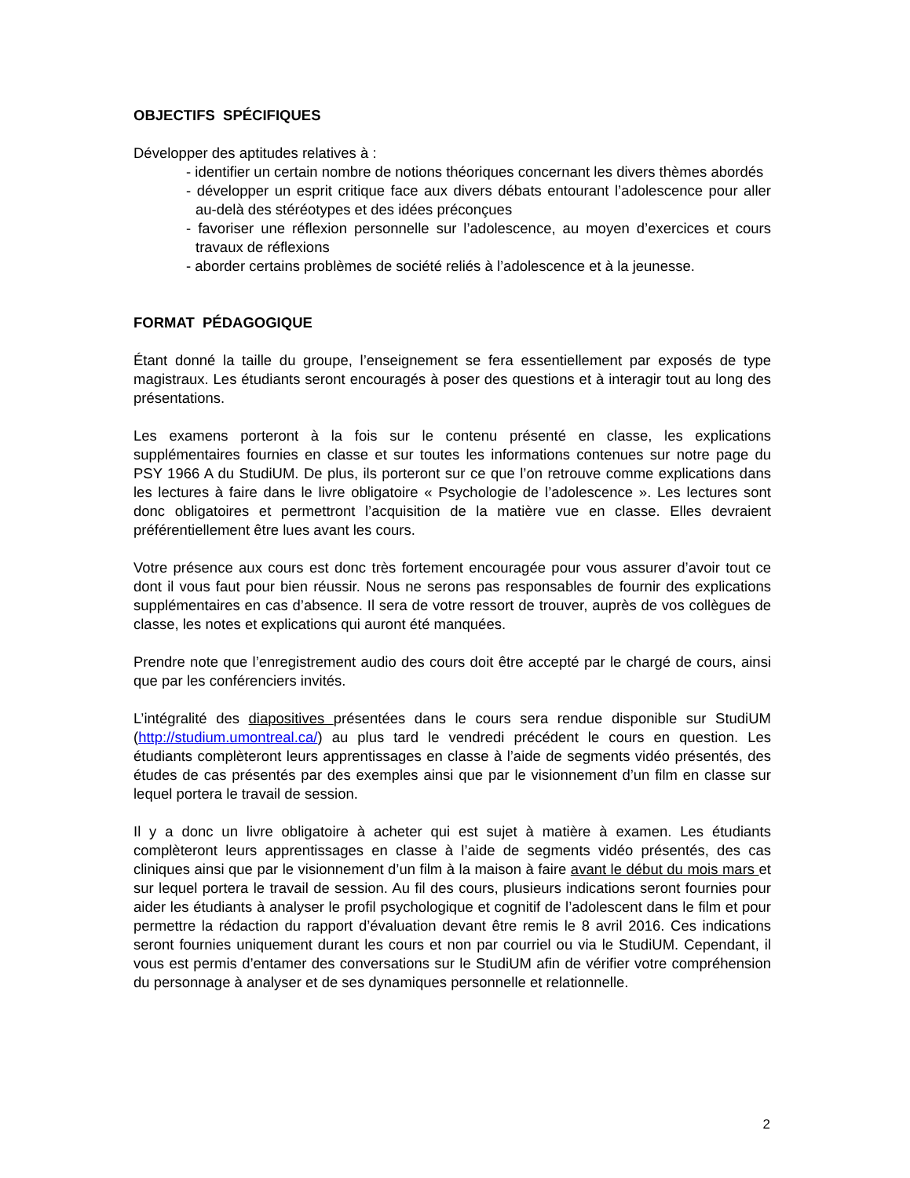OBJECTIFS SPÉCIFIQUES
Développer des aptitudes relatives à :
- identifier un certain nombre de notions théoriques concernant les divers thèmes abordés
- développer un esprit critique face aux divers débats entourant l’adolescence pour aller au-delà des stéréotypes et des idées préconçues
- favoriser une réflexion personnelle sur l’adolescence, au moyen d’exercices et cours travaux de réflexions
- aborder certains problèmes de société reliés à l’adolescence et à la jeunesse.
FORMAT PÉDAGOGIQUE
Étant donné la taille du groupe, l’enseignement se fera essentiellement par exposés de type magistraux. Les étudiants seront encouragés à poser des questions et à interagir tout au long des présentations.
Les examens porteront à la fois sur le contenu présenté en classe, les explications supplémentaires fournies en classe et sur toutes les informations contenues sur notre page du PSY 1966 A du StudiUM. De plus, ils porteront sur ce que l’on retrouve comme explications dans les lectures à faire dans le livre obligatoire « Psychologie de l’adolescence ». Les lectures sont donc obligatoires et permettront l’acquisition de la matière vue en classe. Elles devraient préférentiellement être lues avant les cours.
Votre présence aux cours est donc très fortement encouragée pour vous assurer d’avoir tout ce dont il vous faut pour bien réussir. Nous ne serons pas responsables de fournir des explications supplémentaires en cas d’absence. Il sera de votre ressort de trouver, auprès de vos collègues de classe, les notes et explications qui auront été manquées.
Prendre note que l’enregistrement audio des cours doit être accepté par le chargé de cours, ainsi que par les conférenciers invités.
L’intégralité des diapositives présentées dans le cours sera rendue disponible sur StudiUM (http://studium.umontreal.ca/) au plus tard le vendredi précédent le cours en question. Les étudiants complèteront leurs apprentissages en classe à l’aide de segments vidéo présentés, des études de cas présentés par des exemples ainsi que par le visionnement d’un film en classe sur lequel portera le travail de session.
Il y a donc un livre obligatoire à acheter qui est sujet à matière à examen. Les étudiants complèteront leurs apprentissages en classe à l’aide de segments vidéo présentés, des cas cliniques ainsi que par le visionnement d’un film à la maison à faire avant le début du mois mars et sur lequel portera le travail de session. Au fil des cours, plusieurs indications seront fournies pour aider les étudiants à analyser le profil psychologique et cognitif de l’adolescent dans le film et pour permettre la rédaction du rapport d’évaluation devant être remis le 8 avril 2016. Ces indications seront fournies uniquement durant les cours et non par courriel ou via le StudiUM. Cependant, il vous est permis d’entamer des conversations sur le StudiUM afin de vérifier votre compréhension du personnage à analyser et de ses dynamiques personnelle et relationnelle.
2